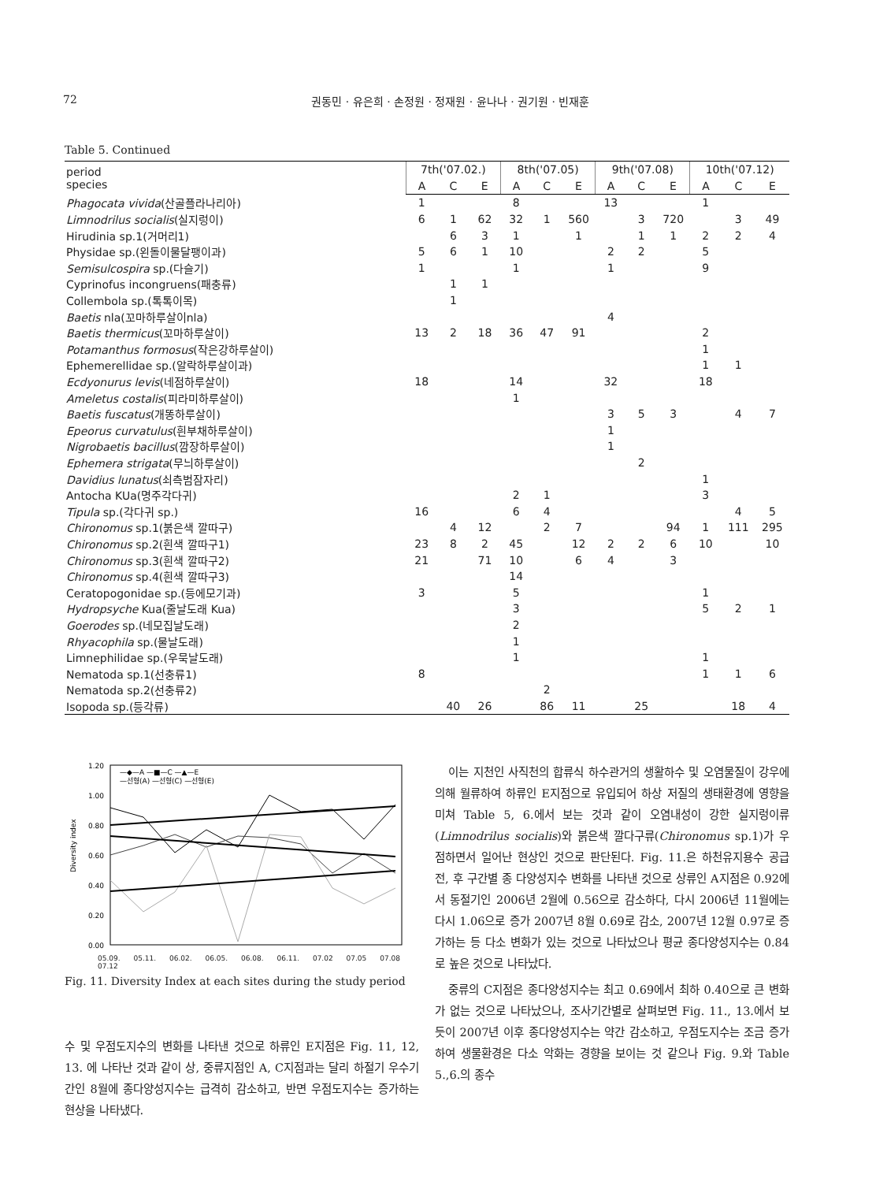72 권동민 · 유은희 · 손정원 · 정재원 · 윤나나 · 권기원 · 빈재훈
Table 5. Continued
| period species | 7th('07.02.) | | | 8th('07.05) | | | 9th('07.08) | | | 10th('07.12) | | |
| --- | --- | --- | --- | --- | --- | --- | --- | --- | --- | --- | --- | --- |
| | A | C | E | A | C | E | A | C | E | A | C | E |
| Phagocata vivida (산골플라나리아) | 1 | | | 8 | | | 13 | | | 1 | | |
| Limnodrilus socialis (실지렁이) | 6 | 1 | 62 | 32 | 1 | 560 | | 3 | 720 | | 3 | 49 |
| Hirudinia sp.1(거머리1) | | 6 | 3 | 1 | | 1 | | 1 | 1 | 2 | 2 | 4 |
| Physidae sp.(왼돌이물달팽이과) | 5 | 6 | 1 | 10 | | | 2 | 2 | | 5 | | |
| Semisulcospira sp.(다슬기) | 1 | | | 1 | | | 1 | | | 9 | | |
| Cyprinofus incongruens(패충류) | | 1 | 1 | | | | | | | | | |
| Collembola sp.(톡톡이목) | | 1 | | | | | | | | | | |
| Baetis nla(꼬마하루살이nla) | | | | | | | 4 | | | | | |
| Baetis thermicus (꼬마하루살이) | 13 | 2 | 18 | 36 | 47 | 91 | | | | 2 | | |
| Potamanthus formosus (작은강하루살이) | | | | | | | | | | 1 | | |
| Ephemerellidae sp.(알락하루살이과) | | | | | | | | | | 1 | 1 | |
| Ecdyonurus levis (네점하루살이) | 18 | | | 14 | | | 32 | | | 18 | | |
| Ameletus costalis (피라미하루살이) | | | | 1 | | | | | | | | |
| Baetis fuscatus (개똥하루살이) | | | | | | | 3 | 5 | 3 | | 4 | 7 |
| Epeorus curvatulus (흰부채하루살이) | | | | | | | 1 | | | | | |
| Nigrobaetis bacillus (깜장하루살이) | | | | | | | 1 | | | | | |
| Ephemera strigata (무늬하루살이) | | | | | | | | 2 | | | | |
| Davidius lunatus (쇠측범잠자리) | | | | | | | | | | 1 | | |
| Antocha KUa(명주각다귀) | | | | 2 | 1 | | | | | 3 | | |
| Tipula sp.(각다귀 sp.) | 16 | | | 6 | 4 | | | | | | 4 | 5 |
| Chironomus sp.1(붉은색 깔따구) | | 4 | 12 | | 2 | 7 | | | 94 | 1 | 111 | 295 |
| Chironomus sp.2(흰색 깔따구1) | 23 | 8 | 2 | 45 | | 12 | 2 | 2 | 6 | 10 | | 10 |
| Chironomus sp.3(흰색 깔따구2) | 21 | | 71 | 10 | | 6 | 4 | | 3 | | | |
| Chironomus sp.4(흰색 깔따구3) | | | | 14 | | | | | | | | |
| Ceratopogonidae sp.(등에모기과) | 3 | | | 5 | | | | | | 1 | | |
| Hydropsyche Kua(줄날도래 Kua) | | | | 3 | | | | | | 5 | 2 | 1 |
| Goerodes sp.(네모집날도래) | | | | 2 | | | | | | | | |
| Rhyacophila sp.(물날도래) | | | | 1 | | | | | | | | |
| Limnephilidae sp.(우묵날도래) | | | | 1 | | | | | | 1 | | |
| Nematoda sp.1(선충류1) | 8 | | | | | | | | | 1 | 1 | 6 |
| Nematoda sp.2(선충류2) | | | | | 2 | | | | | | | |
| Isopoda sp.(등각류) | | 40 | 26 | | 86 | 11 | | 25 | | | 18 | 4 |
1.20
1.00
0.80
0.60
0.40
0.20
0.00
Diversity index
—◆—A —■—C —▲—E
—선형(A) —선형(C) —선형(E)
05.09. 05.11. 06.02. 06.05. 06.08. 06.11. 07.02 07.05 07.08 07.12
Fig. 11. Diversity Index at each sites during the study period
수 및 우점도지수의 변화를 나타낸 것으로 하류인 E지점은 Fig. 11, 12, 13. 에 나타난 것과 같이 상, 중류지점인 A, C지점과는 달리 하절기 우수기간인 8월에 종다양성지수는 급격히 감소하고, 반면 우점도지수는 증가하는 현상을 나타냈다.
이는 지천인 사직천의 합류식 하수관거의 생활하수 및 오염물질이 강우에 의해 월류하여 하류인 E지점으로 유입되어 하상 저질의 생태환경에 영향을 미쳐 Table 5, 6.에서 보는 것과 같이 오염내성이 강한 실지렁이류(Limnodrilus socialis)와 붉은색 깔다구류(Chironomus sp.1)가 우점하면서 일어난 현상인 것으로 판단된다. Fig. 11.은 하천유지용수 공급 전, 후 구간별 종 다양성지수 변화를 나타낸 것으로 상류인 A지점은 0.92에서 동절기인 2006년 2월에 0.56으로 감소하다, 다시 2006년 11월에는 다시 1.06으로 증가 2007년 8월 0.69로 감소, 2007년 12월 0.97로 증가하는 등 다소 변화가 있는 것으로 나타났으나 평균 종다양성지수는 0.84로 높은 것으로 나타났다.
중류의 C지점은 종다양성지수는 최고 0.69에서 최하 0.40으로 큰 변화가 없는 것으로 나타났으나, 조사기간별로 살펴보면 Fig. 11., 13.에서 보듯이 2007년 이후 종다양성지수는 약간 감소하고, 우점도지수는 조금 증가하여 생물환경은 다소 악화는 경향을 보이는 것 같으나 Fig. 9.와 Table 5.,6.의 종수